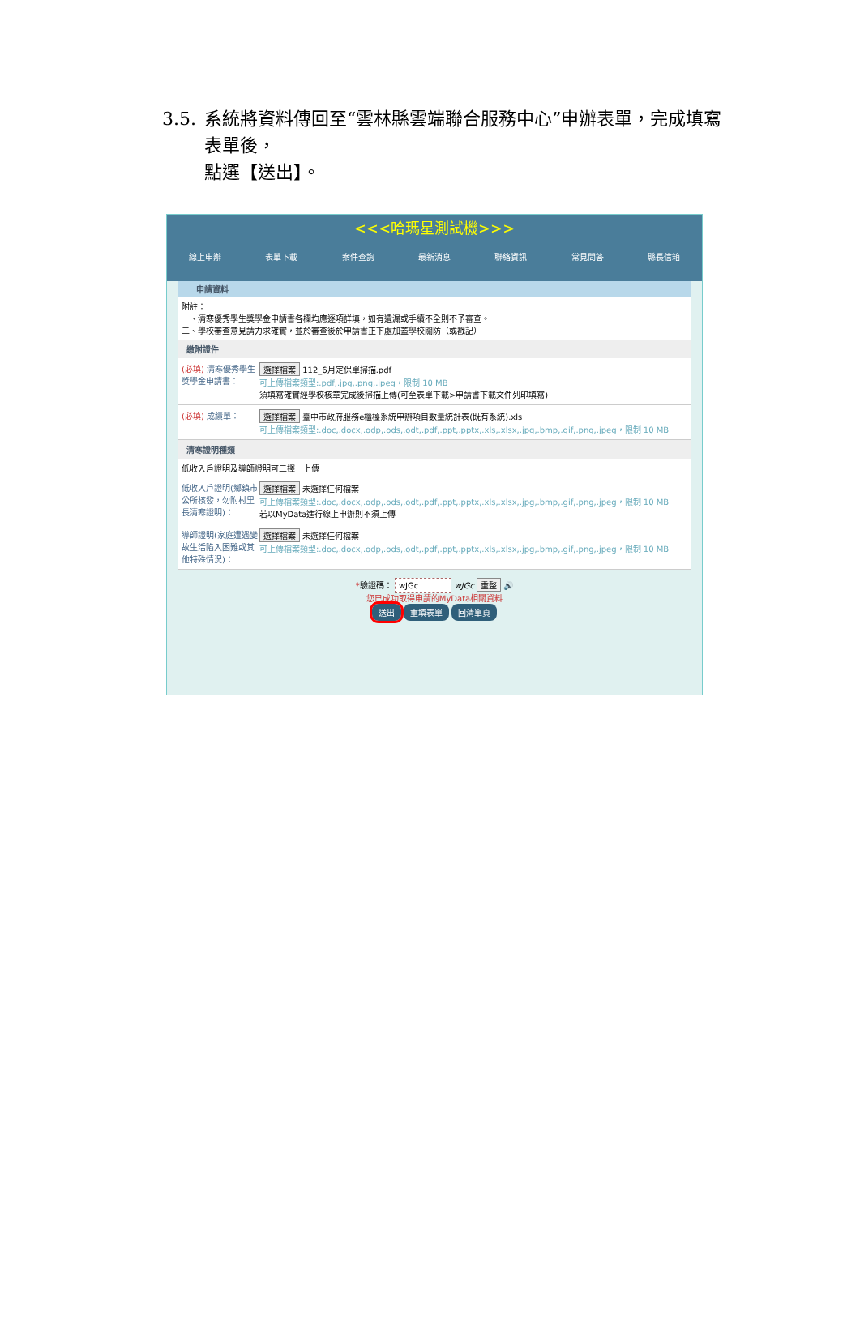3.5.
系統將資料傳回至“雲林縣雲端聯合服務中心”申辦表單，完成填寫表單後，
點選【送出】。
<<<哈瑪星測試機>>>
線上申辦 表單下載 案件查詢 最新消息 聯絡資訊 常見問答 縣長信箱
申請資料
附註：
一、清寒優秀學生獎學金申請書各欄均應逐項詳填，如有遺漏或手續不全則不予審查。
二、學校審查意見請力求確實，並於審查後於申請書正下處加蓋學校關防（或戳記）
繳附證件
(必填) 清寒優秀學生獎學金申請書：
選擇檔案 112_6月定保單掃描.pdf
可上傳檔案類型:.pdf,.jpg,.png,.jpeg，限制 10 MB
須填寫確實經學校核章完成後掃描上傳(可至表單下載>申請書下載文件列印填寫)
(必填) 成績單： 選擇檔案 臺中市政府服務e櫃檯系統申辦項目數量統計表(既有系統).xls
可上傳檔案類型:.doc,.docx,.odp,.ods,.odt,.pdf,.ppt,.pptx,.xls,.xlsx,.jpg,.bmp,.gif,.png,.jpeg，限制 10 MB
清寒證明種類
低收入戶證明及導師證明可二擇一上傳
低收入戶證明(鄉鎮市公所核發，勿附村里長清寒證明)：
選擇檔案 未選擇任何檔案
可上傳檔案類型:.doc,.docx,.odp,.ods,.odt,.pdf,.ppt,.pptx,.xls,.xlsx,.jpg,.bmp,.gif,.png,.jpeg，限制 10 MB
若以MyData進行線上申辦則不須上傳
導師證明(家庭遭遇變故生活陷入困難或其他特殊情況)：
選擇檔案 未選擇任何檔案
可上傳檔案類型:.doc,.docx,.odp,.ods,.odt,.pdf,.ppt,.pptx,.xls,.xlsx,.jpg,.bmp,.gif,.png,.jpeg，限制 10 MB
*驗證碼： wJGc wJGc 重整 🔊
您已成功取得申請的MyData相關資料
送出 重填表單 回清單頁